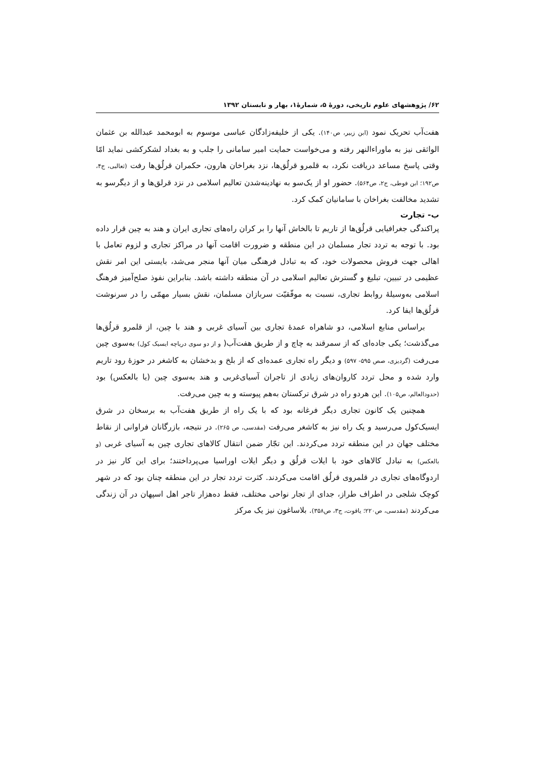۶۲/ پژوهشهای علوم تاریخی، دورۀ ۵، شمارۀ۱، بهار و تابستان ۱۳۹۲
هفت‌آب تحریک نمود (ابن زبیر، ص۱۴۰). یکی از خلیفه‌زادگان عباسی موسوم به ابومحمد عبدالله بن عثمان الواثقی نیز به ماوراءالنهر رفته و می‌خواست حمایت امیر سامانی را جلب و به بغداد لشکرکشی نماید امّا وقتی پاسخ مساعد دریافت نکرد، به قلمرو قرلُق‌ها، نزد بغراخان هارون، حکمران قرلُق‌ها رفت (ثعالبی، ج۴، ص۱۹۲؛ ابن فوطی، ج۲، ص۵۶۴). حضور او از یک‌سو به نهادینه‌شدن تعالیم اسلامی در نزد قرلق‌ها و از دیگرسو به تشدید مخالفت بغراخان با سامانیان کمک کرد.
ب- تجارت
پراکندگی جغرافیایی قرلُق‌ها از تاریم تا بالخاش آنها را بر کران راه‌های تجاری ایران و هند به چین قرار داده بود. با توجه به تردد تجار مسلمان در این منطقه و ضرورت اقامت آنها در مراکز تجاری و لزوم تعامل با اهالی جهت فروش محصولات خود، که به تبادل فرهنگی میان آنها منجر می‌شد، بایستی این امر نقش عظیمی در تبیین، تبلیغ و گسترش تعالیم اسلامی در آن منطقه داشته باشد. بنابراین نفوذ صلح‌آمیز فرهنگ اسلامی به‌وسیلۀ روابط تجاری، نسبت به موفّقیّت سربازان مسلمان، نقش بسیار مهمّی را در سرنوشت قرلُق‌ها ایفا کرد.
براساس منابع اسلامی، دو شاهراه عمدۀ تجاری بین آسیای غربی و هند با چین، از قلمرو قرلُق‌ها می‌گذشت؛ یکی جاده‌ای که از سمرقند به چاچ و از طریق هفت‌آب( و از دو سوی دریاچه ایسیک کول) به‌سوی چین می‌رفت (گردیزی، صص ۵۹۵- ۵۹۷) و دیگر راه تجاری عمده‌ای که از بلخ و بدخشان به کاشغر در حوزۀ رود تاریم وارد شده و محل تردد کاروان‌های زیادی از تاجران آسیای‌غربی و هند به‌سوی چین (یا بالعکس) بود (حدودالعالم، ص۱۰۵). این هردو راه در شرق ترکستان به‌هم پیوسته و به چین می‌رفت.
همچنین یک کانون تجاری دیگر فرغانه بود که با یک راه از طریق هفت‌آب به برسخان در شرق ایسیک‌کول می‌رسید و یک راه نیز به کاشغر می‌رفت (مقدسی، ص ۲۶۵). در نتیجه، بازرگانان فراوانی از نقاط مختلف جهان در این منطقه تردد می‌کردند. این تجّار ضمن انتقال کالاهای تجاری چین به آسیای غربی (و بالعکس) به تبادل کالاهای خود با ایلات قرلُق و دیگر ایلات اوراسیا می‌پرداختند؛ برای این کار نیز در اردوگاه‌های تجاری در قلمروی قرلُق اقامت می‌کردند. کثرت تردد تجار در این منطقه چنان بود که در شهر کوچک شلجی در اطراف طراز، جدای از تجار نواحی مختلف، فقط ده‌هزار تاجر اهل اسپهان در آن زندگی می‌کردند (مقدسی، ص۲۲۰؛ یاقوت، ج۳، ص۳۵۸). بلاساغون نیز یک مرکز